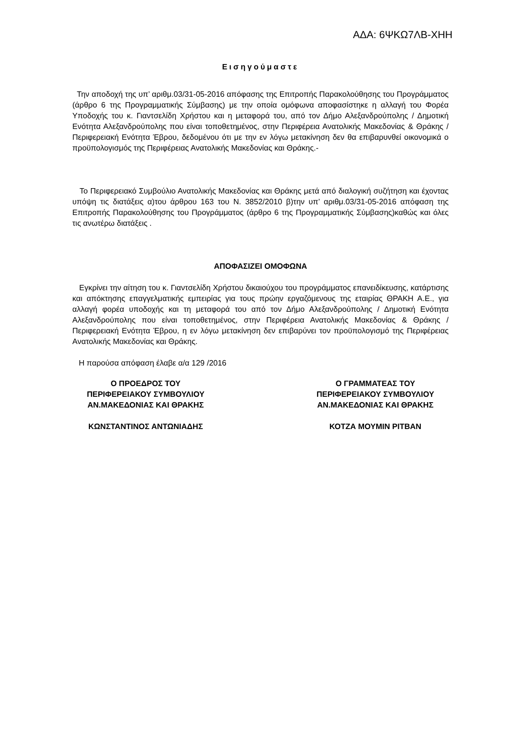ΑΔΑ: 6ΨΚΩ7ΛΒ-ΧΗΗ
Εισηγούμαστε
Την αποδοχή της υπ’ αριθμ.03/31-05-2016 απόφασης της Επιτροπής Παρακολούθησης του Προγράμματος (άρθρο 6 της Προγραμματικής Σύμβασης) με την οποία ομόφωνα αποφασίστηκε η αλλαγή του Φορέα Υποδοχής του κ. Γιαντσελίδη Χρήστου και η μεταφορά του, από τον Δήμο Αλεξανδρούπολης / Δημοτική Ενότητα Αλεξανδρούπολης που είναι τοποθετημένος, στην Περιφέρεια Ανατολικής Μακεδονίας & Θράκης / Περιφερειακή Ενότητα Έβρου, δεδομένου ότι με την εν λόγω μετακίνηση δεν θα επιβαρυνθεί οικονομικά ο προϋπολογισμός της Περιφέρειας Ανατολικής Μακεδονίας και Θράκης.-
Το Περιφερειακό Συμβούλιο Ανατολικής Μακεδονίας και Θράκης μετά από διαλογική συζήτηση και έχοντας υπόψη τις διατάξεις α)του άρθρου 163 του Ν. 3852/2010 β)την υπ’ αριθμ.03/31-05-2016 απόφαση της Επιτροπής Παρακολούθησης του Προγράμματος (άρθρο 6 της Προγραμματικής Σύμβασης)καθώς και όλες τις ανωτέρω διατάξεις .
ΑΠΟΦΑΣΙΖΕΙ ΟΜΟΦΩΝΑ
Εγκρίνει την αίτηση του κ. Γιαντσελίδη Χρήστου δικαιούχου του προγράμματος επανειδίκευσης, κατάρτισης και απόκτησης επαγγελματικής εμπειρίας για τους πρώην εργαζόμενους της εταιρίας ΘΡΑΚΗ Α.Ε., για αλλαγή φορέα υποδοχής και τη μεταφορά του από τον Δήμο Αλεξανδρούπολης / Δημοτική Ενότητα Αλεξανδρούπολης που είναι τοποθετημένος, στην Περιφέρεια Ανατολικής Μακεδονίας & Θράκης / Περιφερειακή Ενότητα Έβρου, η εν λόγω μετακίνηση δεν επιβαρύνει τον προϋπολογισμό της Περιφέρειας Ανατολικής Μακεδονίας και Θράκης.
Η παρούσα απόφαση έλαβε α/α 129 /2016
Ο ΠΡΟΕΔΡΟΣ ΤΟΥ
ΠΕΡΙΦΕΡΕΙΑΚΟΥ ΣΥΜΒΟΥΛΙΟΥ
ΑΝ.ΜΑΚΕΔΟΝΙΑΣ ΚΑΙ ΘΡΑΚΗΣ
ΚΩΝΣΤΑΝΤΙΝΟΣ ΑΝΤΩΝΙΑΔΗΣ
Ο ΓΡΑΜΜΑΤΕΑΣ ΤΟΥ
ΠΕΡΙΦΕΡΕΙΑΚΟΥ ΣΥΜΒΟΥΛΙΟΥ
ΑΝ.ΜΑΚΕΔΟΝΙΑΣ ΚΑΙ ΘΡΑΚΗΣ
ΚΟΤΖΑ ΜΟΥΜΙΝ ΡΙΤΒΑΝ